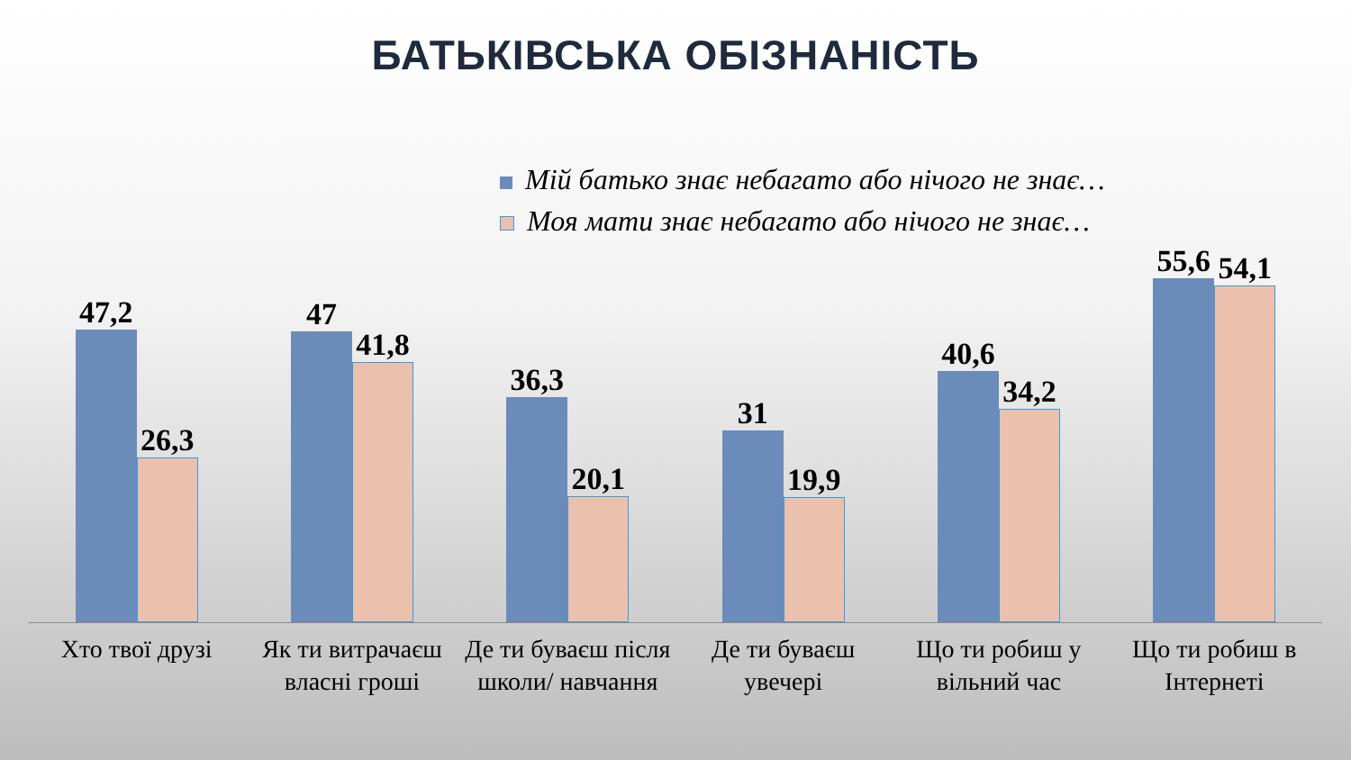БАТЬКІВСЬКА ОБІЗНАНІСТЬ
Мій батько знає небагато або нічого не знає…
Моя мати знає небагато або нічого не знає…
47,2
26,3
47
41,8
36,3
20,1
31
19,9
40,6
34,2
55,6
54,1
Хто твої друзі Як ти витрачаєш власні гроші Де ти буваєш після школи/ навчання
Де ти буваєш увечері Що ти робиш у вільний час Що ти робиш в Інтернеті